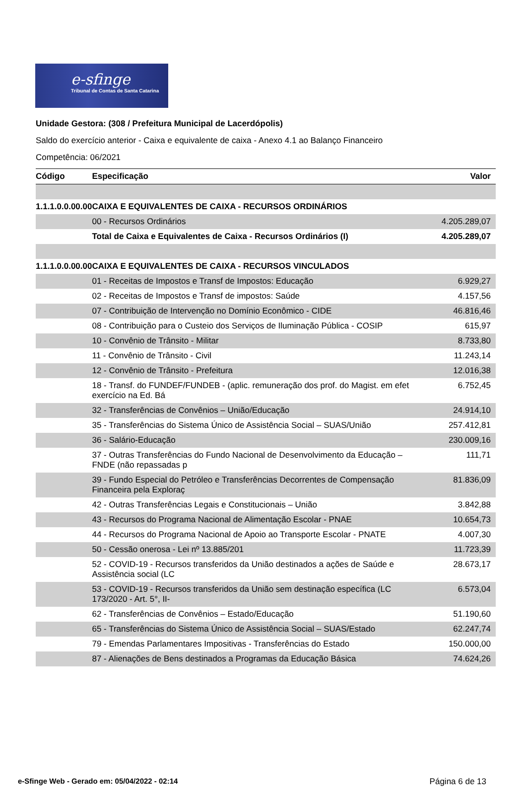e-sfinge
Tribunal de Contas de Santa Catarina
Unidade Gestora: (308 / Prefeitura Municipal de Lacerdópolis)
Saldo do exercício anterior - Caixa e equivalente de caixa - Anexo 4.1 ao Balanço Financeiro
Competência: 06/2021
| Código | Especificação | Valor |
| --- | --- | --- |
| 1.1.1.0.0.00.00 | CAIXA E EQUIVALENTES DE CAIXA - RECURSOS ORDINÁRIOS | |
| | 00 - Recursos Ordinários | 4.205.289,07 |
| | Total de Caixa e Equivalentes de Caixa - Recursos Ordinários (I) | 4.205.289,07 |
| 1.1.1.0.0.00.00 | CAIXA E EQUIVALENTES DE CAIXA - RECURSOS VINCULADOS | |
| | 01 - Receitas de Impostos e Transf de Impostos: Educação | 6.929,27 |
| | 02 - Receitas de Impostos e Transf de impostos: Saúde | 4.157,56 |
| | 07 - Contribuição de Intervenção no Domínio Econômico - CIDE | 46.816,46 |
| | 08 - Contribuição para o Custeio dos Serviços de Iluminação Pública - COSIP | 615,97 |
| | 10 - Convênio de Trânsito - Militar | 8.733,80 |
| | 11 - Convênio de Trânsito - Civil | 11.243,14 |
| | 12 - Convênio de Trânsito - Prefeitura | 12.016,38 |
| | 18 - Transf. do FUNDEF/FUNDEB - (aplic. remuneração dos prof. do Magist. em efet exercício na Ed. Bá | 6.752,45 |
| | 32 - Transferências de Convênios – União/Educação | 24.914,10 |
| | 35 - Transferências do Sistema Único de Assistência Social – SUAS/União | 257.412,81 |
| | 36 - Salário-Educação | 230.009,16 |
| | 37 - Outras Transferências do Fundo Nacional de Desenvolvimento da Educação – FNDE (não repassadas p | 111,71 |
| | 39 - Fundo Especial do Petróleo e Transferências Decorrentes de Compensação Financeira pela Exploraç | 81.836,09 |
| | 42 - Outras Transferências Legais e Constitucionais – União | 3.842,88 |
| | 43 - Recursos do Programa Nacional de Alimentação Escolar - PNAE | 10.654,73 |
| | 44 - Recursos do Programa Nacional de Apoio ao Transporte Escolar - PNATE | 4.007,30 |
| | 50 - Cessão onerosa - Lei nº 13.885/201 | 11.723,39 |
| | 52 - COVID-19 - Recursos transferidos da União destinados a ações de Saúde e Assistência social (LC | 28.673,17 |
| | 53 - COVID-19 - Recursos transferidos da União sem destinação específica (LC 173/2020 - Art. 5°, II- | 6.573,04 |
| | 62 - Transferências de Convênios – Estado/Educação | 51.190,60 |
| | 65 - Transferências do Sistema Único de Assistência Social – SUAS/Estado | 62.247,74 |
| | 79 - Emendas Parlamentares Impositivas - Transferências do Estado | 150.000,00 |
| | 87 - Alienações de Bens destinados a Programas da Educação Básica | 74.624,26 |
e-Sfinge Web - Gerado em: 05/04/2022 - 02:14 Página 6 de 13